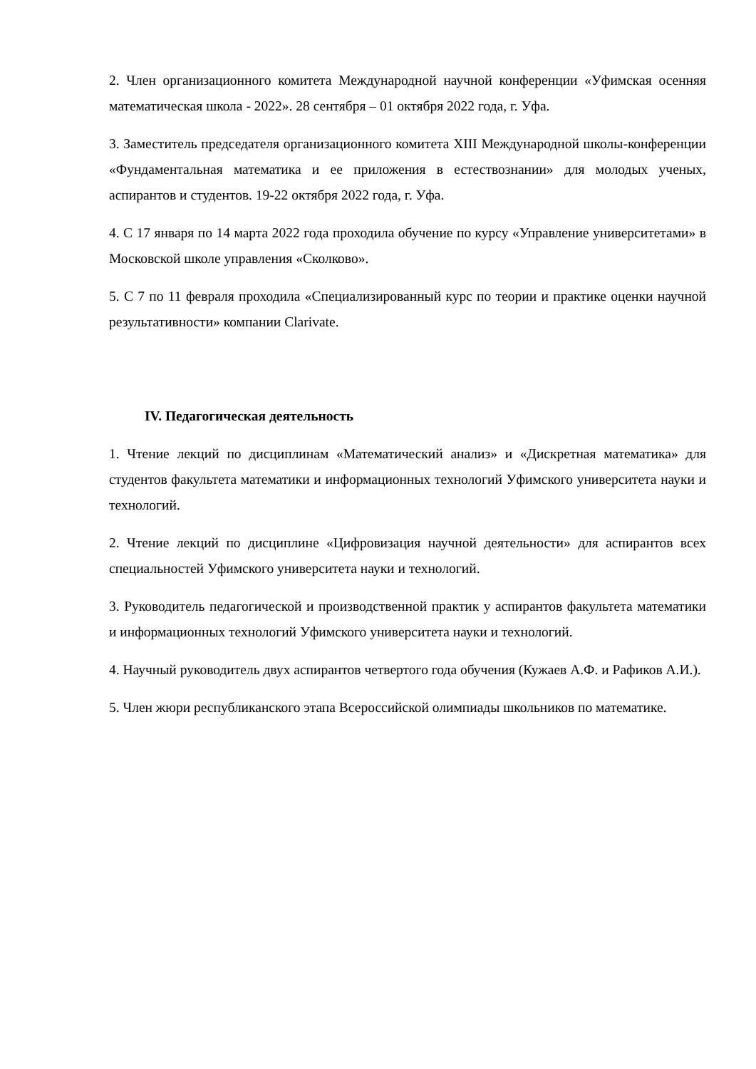2. Член организационного комитета Международной научной конференции «Уфимская осенняя математическая школа - 2022». 28 сентября – 01 октября 2022 года, г. Уфа.
3. Заместитель председателя организационного комитета XIII Международной школы-конференции «Фундаментальная математика и ее приложения в естествознании» для молодых ученых, аспирантов и студентов. 19-22 октября 2022 года, г. Уфа.
4. С 17 января по 14 марта 2022 года проходила обучение по курсу «Управление университетами» в Московской школе управления «Сколково».
5. С 7 по 11 февраля проходила «Специализированный курс по теории и практике оценки научной результативности» компании Clarivate.
IV. Педагогическая деятельность
1. Чтение лекций по дисциплинам «Математический анализ» и «Дискретная математика» для студентов факультета математики и информационных технологий Уфимского университета науки и технологий.
2. Чтение лекций по дисциплине «Цифровизация научной деятельности» для аспирантов всех специальностей Уфимского университета науки и технологий.
3. Руководитель педагогической и производственной практик у аспирантов факультета математики и информационных технологий Уфимского университета науки и технологий.
4. Научный руководитель двух аспирантов четвертого года обучения (Кужаев А.Ф. и Рафиков А.И.).
5. Член жюри республиканского этапа Всероссийской олимпиады школьников по математике.